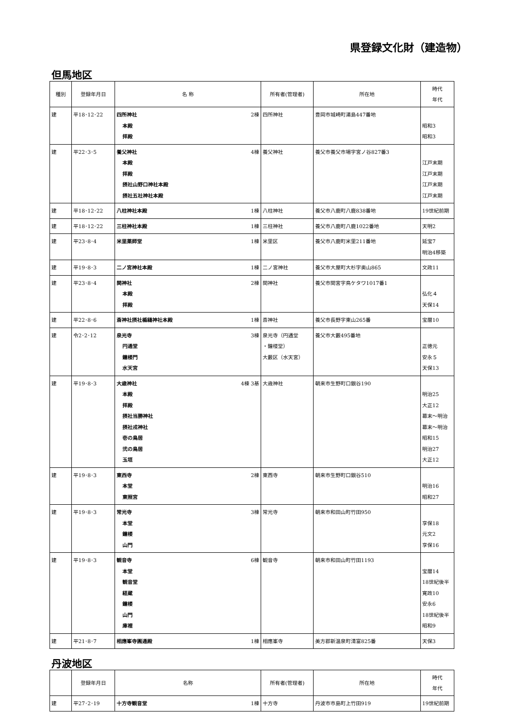県登録文化財（建造物）
但馬地区
| 種別 | 登録年月日 | 名 称 | 所有者(管理者) | 所在地 | 時代 年代 |
| --- | --- | --- | --- | --- | --- |
| 建 | 平18･12･22 | 2棟 四所神社 本殿 拝殿 | 四所神社 | 豊岡市城崎町湯島447番地 | 昭和3 昭和3 |
| 建 | 平22･3･5 | 4棟 養父神社 本殿 拝殿 摂社山野口神社本殿 摂社五社神社本殿 | 養父神社 | 養父市養父市場字宮ノ谷827番3 | 江戸末期 江戸末期 江戸末期 江戸末期 |
| 建 | 平18･12･22 | 1棟 八柱神社本殿 | 八柱神社 | 養父市八鹿町八鹿838番地 | 19世紀前期 |
| 建 | 平18･12･22 | 1棟 三柱神社本殿 | 三柱神社 | 養父市八鹿町八鹿1022番地 | 天明2 |
| 建 | 平23･8･4 | 1棟 米里薬師堂 | 米里区 | 養父市八鹿町米里211番地 | 延宝7 明治4移築 |
| 建 | 平19･8･3 | 1棟 二ノ宮神社本殿 | 二ノ宮神社 | 養父市大屋町大杉字奥山865 | 文政11 |
| 建 | 平23･8･4 | 2棟 関神社 本殿 拝殿 | 関神社 | 養父市関宮字鳥ケタワ1017番1 | 弘化４ 天保14 |
| 建 | 平22･8･6 | 1棟 斎神社摂社楯縫神社本殿 | 斎神社 | 養父市長野字東山265番 | 宝暦10 |
| 建 | 令2･2･12 | 3棟 泉光寺 円通堂 鐘楼門 水天宮 | 泉光寺（円通堂 ・鐘楼堂） 大藪区（水天宮） | 養父市大藪495番地 | 正徳元 安永５ 天保13 |
| 建 | 平19･8･3 | 4棟 3基 大歳神社 本殿 拝殿 摂社当勝神社 摂社戎神社 壱の鳥居 弐の鳥居 玉垣 | 大歳神社 | 朝来市生野町口銀谷190 | 明治25 大正12 幕末～明治 幕末～明治 昭和15 明治27 大正12 |
| 建 | 平19･8･3 | 2棟 東西寺 本堂 東照宮 | 東西寺 | 朝来市生野町口銀谷510 | 明治16 昭和27 |
| 建 | 平19･8･3 | 3棟 常光寺 本堂 鐘楼 山門 | 常光寺 | 朝来市和田山町竹田950 | 享保18 元文2 享保16 |
| 建 | 平19･8･3 | 6棟 観音寺 本堂 観音堂 経蔵 鐘楼 山門 庫裡 | 観音寺 | 朝来市和田山町竹田1193 | 宝暦14 18世紀後半 寛政10 安永6 18世紀後半 昭和9 |
| 建 | 平21･8･7 | 1棟 相應峯寺圓通殿 | 相應峯寺 | 美方郡新温泉町清富825番 | 天保3 |
丹波地区
| | 登録年月日 | 名称 | 所有者(管理者) | 所在地 | 時代 年代 |
| --- | --- | --- | --- | --- | --- |
| 建 | 平27･2･19 | 1棟 十方寺観音堂 | 十方寺 | 丹波市市島町上竹田919 | 19世紀前期 |